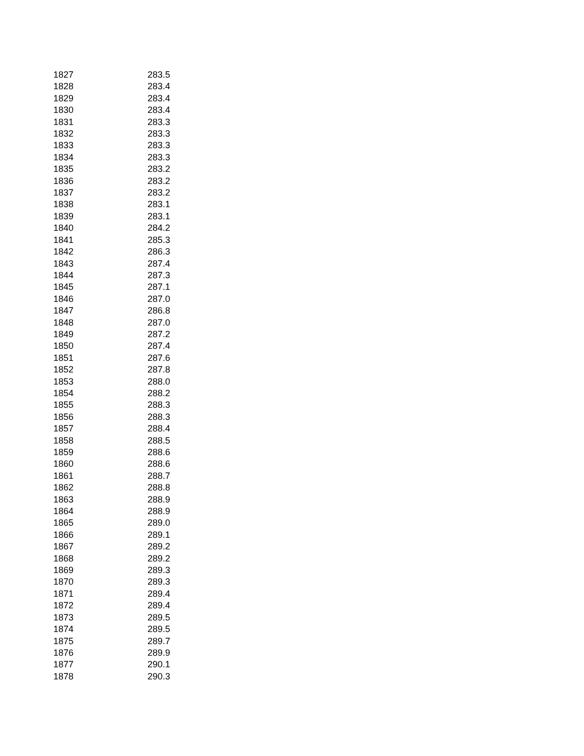| 1827 | 283.5 |
| 1828 | 283.4 |
| 1829 | 283.4 |
| 1830 | 283.4 |
| 1831 | 283.3 |
| 1832 | 283.3 |
| 1833 | 283.3 |
| 1834 | 283.3 |
| 1835 | 283.2 |
| 1836 | 283.2 |
| 1837 | 283.2 |
| 1838 | 283.1 |
| 1839 | 283.1 |
| 1840 | 284.2 |
| 1841 | 285.3 |
| 1842 | 286.3 |
| 1843 | 287.4 |
| 1844 | 287.3 |
| 1845 | 287.1 |
| 1846 | 287.0 |
| 1847 | 286.8 |
| 1848 | 287.0 |
| 1849 | 287.2 |
| 1850 | 287.4 |
| 1851 | 287.6 |
| 1852 | 287.8 |
| 1853 | 288.0 |
| 1854 | 288.2 |
| 1855 | 288.3 |
| 1856 | 288.3 |
| 1857 | 288.4 |
| 1858 | 288.5 |
| 1859 | 288.6 |
| 1860 | 288.6 |
| 1861 | 288.7 |
| 1862 | 288.8 |
| 1863 | 288.9 |
| 1864 | 288.9 |
| 1865 | 289.0 |
| 1866 | 289.1 |
| 1867 | 289.2 |
| 1868 | 289.2 |
| 1869 | 289.3 |
| 1870 | 289.3 |
| 1871 | 289.4 |
| 1872 | 289.4 |
| 1873 | 289.5 |
| 1874 | 289.5 |
| 1875 | 289.7 |
| 1876 | 289.9 |
| 1877 | 290.1 |
| 1878 | 290.3 |